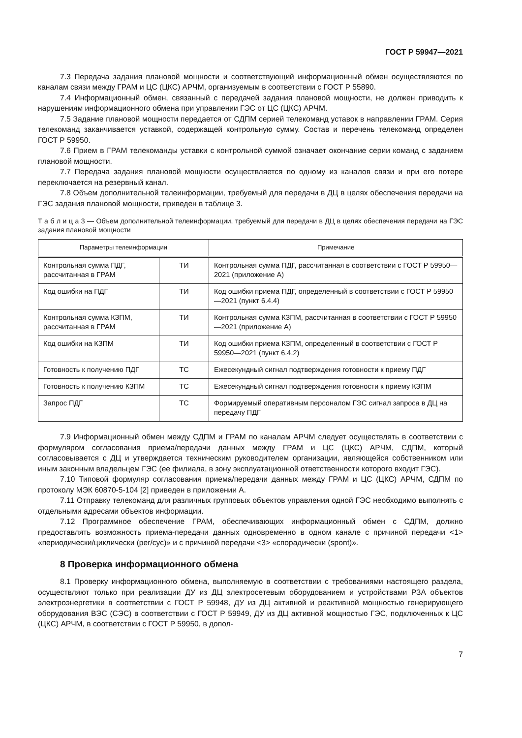ГОСТ Р 59947—2021
7.3 Передача задания плановой мощности и соответствующий информационный обмен осуществляются по каналам связи между ГРАМ и ЦС (ЦКС) АРЧМ, организуемым в соответствии с ГОСТ Р 55890.
7.4 Информационный обмен, связанный с передачей задания плановой мощности, не должен приводить к нарушениям информационного обмена при управлении ГЭС от ЦС (ЦКС) АРЧМ.
7.5 Задание плановой мощности передается от СДПМ серией телекоманд уставок в направлении ГРАМ. Серия телекоманд заканчивается уставкой, содержащей контрольную сумму. Состав и перечень телекоманд определен ГОСТ Р 59950.
7.6 Прием в ГРАМ телекоманды уставки с контрольной суммой означает окончание серии команд с заданием плановой мощности.
7.7 Передача задания плановой мощности осуществляется по одному из каналов связи и при его потере переключается на резервный канал.
7.8 Объем дополнительной телеинформации, требуемый для передачи в ДЦ в целях обеспечения передачи на ГЭС задания плановой мощности, приведен в таблице 3.
Т а б л и ц а 3 — Объем дополнительной телеинформации, требуемый для передачи в ДЦ в целях обеспечения передачи на ГЭС задания плановой мощности
| Параметры телеинформации | | Примечание |
| --- | --- | --- |
| Контрольная сумма ПДГ, рассчитанная в ГРАМ | ТИ | Контрольная сумма ПДГ, рассчитанная в соответствии с ГОСТ Р 59950—2021 (приложение А) |
| Код ошибки на ПДГ | ТИ | Код ошибки приема ПДГ, определенный в соответствии с ГОСТ Р 59950—2021 (пункт 6.4.4) |
| Контрольная сумма КЗПМ, рассчитанная в ГРАМ | ТИ | Контрольная сумма КЗПМ, рассчитанная в соответствии с ГОСТ Р 59950—2021 (приложение А) |
| Код ошибки на КЗПМ | ТИ | Код ошибки приема КЗПМ, определенный в соответствии с ГОСТ Р 59950—2021 (пункт 6.4.2) |
| Готовность к получению ПДГ | ТС | Ежесекундный сигнал подтверждения готовности к приему ПДГ |
| Готовность к получению КЗПМ | ТС | Ежесекундный сигнал подтверждения готовности к приему КЗПМ |
| Запрос ПДГ | ТС | Формируемый оперативным персоналом ГЭС сигнал запроса в ДЦ на передачу ПДГ |
7.9 Информационный обмен между СДПМ и ГРАМ по каналам АРЧМ следует осуществлять в соответствии с формуляром согласования приема/передачи данных между ГРАМ и ЦС (ЦКС) АРЧМ, СДПМ, который согласовывается с ДЦ и утверждается техническим руководителем организации, являющейся собственником или иным законным владельцем ГЭС (ее филиала, в зону эксплуатационной ответственности которого входит ГЭС).
7.10 Типовой формуляр согласования приема/передачи данных между ГРАМ и ЦС (ЦКС) АРЧМ, СДПМ по протоколу МЭК 60870-5-104 [2] приведен в приложении А.
7.11 Отправку телекоманд для различных групповых объектов управления одной ГЭС необходимо выполнять с отдельными адресами объектов информации.
7.12 Программное обеспечение ГРАМ, обеспечивающих информационный обмен с СДПМ, должно предоставлять возможность приема-передачи данных одновременно в одном канале с причиной передачи <1> «периодически/циклически (per/cyc)» и с причиной передачи <3> «спорадически (spont)».
8 Проверка информационного обмена
8.1 Проверку информационного обмена, выполняемую в соответствии с требованиями настоящего раздела, осуществляют только при реализации ДУ из ДЦ электросетевым оборудованием и устройствами РЗА объектов электроэнергетики в соответствии с ГОСТ Р 59948, ДУ из ДЦ активной и реактивной мощностью генерирующего оборудования ВЭС (СЭС) в соответствии с ГОСТ Р 59949, ДУ из ДЦ активной мощностью ГЭС, подключенных к ЦС (ЦКС) АРЧМ, в соответствии с ГОСТ Р 59950, в допол-
7